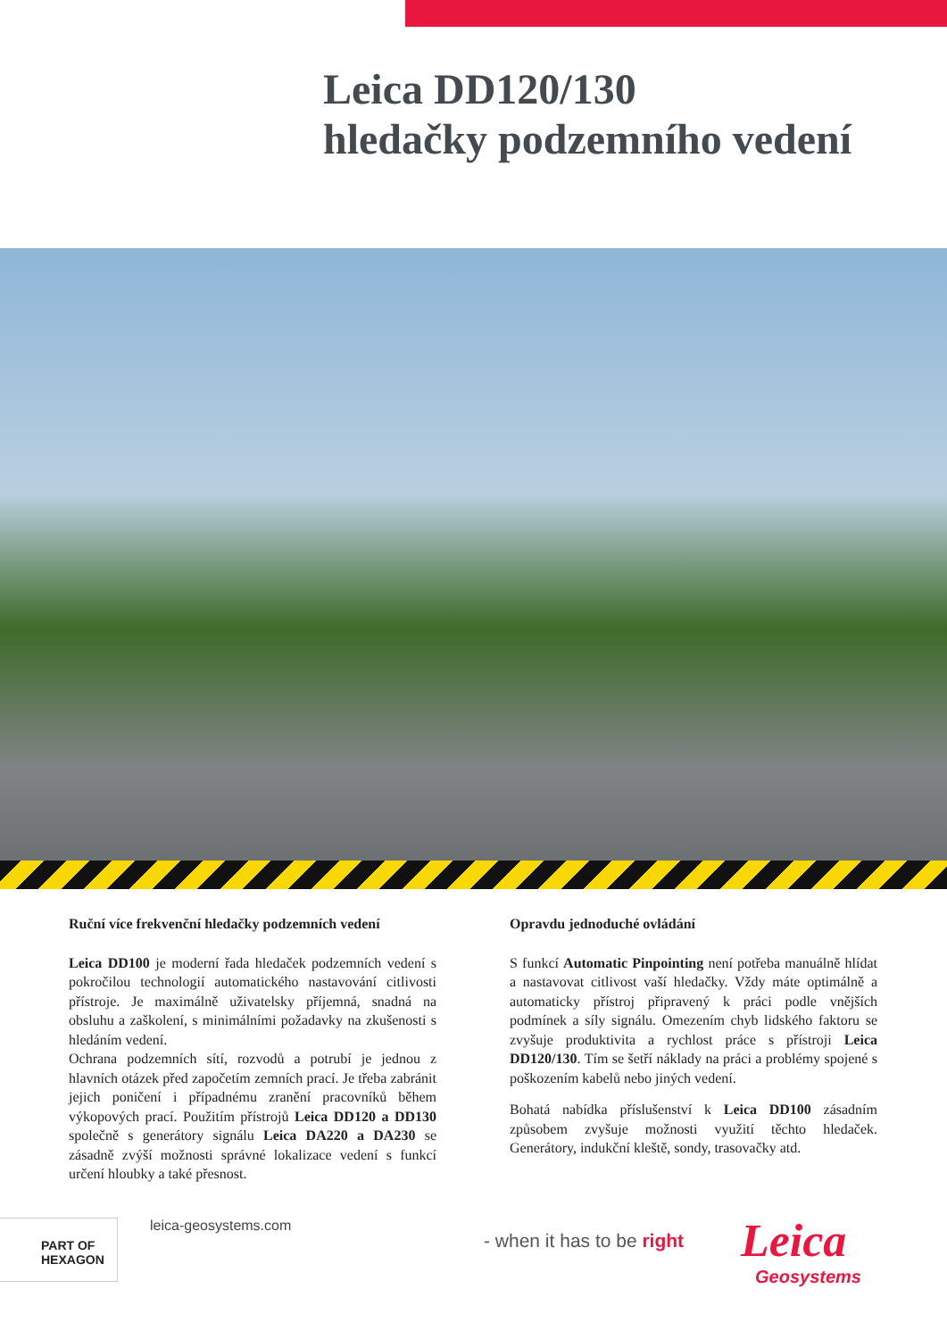Leica DD120/130
hledačky podzemního vedení
Ruční více frekvenční hledačky podzemních vedení
Leica DD100 je moderní řada hledaček podzemních vedení s pokročilou technologií automatického nastavování citlivosti přístroje. Je maximálně uživatelsky příjemná, snadná na obsluhu a zaškolení, s minimálními požadavky na zkušenosti s hledáním vedení.
Ochrana podzemních sítí, rozvodů a potrubí je jednou z hlavních otázek před započetím zemních prací. Je třeba zabránit jejich poničení i případnému zranění pracovníků během výkopových prací. Použitím přístrojů Leica DD120 a DD130 společně s generátory signálu Leica DA220 a DA230 se zásadně zvýší možnosti správné lokalizace vedení s funkcí určení hloubky a také přesnost.
Opravdu jednoduché ovládání
S funkcí Automatic Pinpointing není potřeba manuálně hlídat a nastavovat citlivost vaší hledačky. Vždy máte optimálně a automaticky přístroj připravený k práci podle vnějších podmínek a síly signálu. Omezením chyb lidského faktoru se zvyšuje produktivita a rychlost práce s přístroji Leica DD120/130. Tím se šetří náklady na práci a problémy spojené s poškozením kabelů nebo jiných vedení.
Bohatá nabídka příslušenství k Leica DD100 zásadním způsobem zvyšuje možnosti využití těchto hledaček. Generátory, indukční kleště, sondy, trasovačky atd.
PART OF
HEXAGON
leica-geosystems.com
- when it has to be right Leica
Geosystems